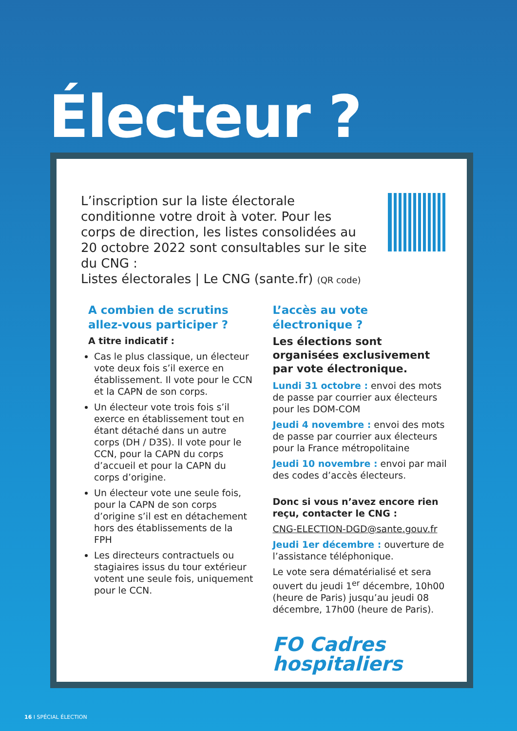Électeur ?
L’inscription sur la liste électorale conditionne votre droit à voter. Pour les corps de direction, les listes consolidées au 20 octobre 2022 sont consultables sur le site du CNG :
Listes électorales | Le CNG (sante.fr) (QR code)
A combien de scrutins allez-vous participer ?
A titre indicatif :
Cas le plus classique, un électeur vote deux fois s’il exerce en établissement. Il vote pour le CCN et la CAPN de son corps.
Un électeur vote trois fois s’il exerce en établissement tout en étant détaché dans un autre corps (DH / D3S). Il vote pour le CCN, pour la CAPN du corps d’accueil et pour la CAPN du corps d’origine.
Un électeur vote une seule fois, pour la CAPN de son corps d’origine s’il est en détachement hors des établissements de la FPH
Les directeurs contractuels ou stagiaires issus du tour extérieur votent une seule fois, uniquement pour le CCN.
L’accès au vote électronique ?
Les élections sont organisées exclusivement par vote électronique.
Lundi 31 octobre : envoi des mots de passe par courrier aux électeurs pour les DOM-COM
Jeudi 4 novembre : envoi des mots de passe par courrier aux électeurs pour la France métropolitaine
Jeudi 10 novembre : envoi par mail des codes d’accès électeurs.
Donc si vous n’avez encore rien reçu, contacter le CNG :
CNG-ELECTION-DGD@sante.gouv.fr
Jeudi 1er décembre : ouverture de l’assistance téléphonique.
Le vote sera dématérialisé et sera ouvert du jeudi 1<sup>er</sup> décembre, 10h00 (heure de Paris) jusqu’au jeudi 08 décembre, 17h00 (heure de Paris).
FO Cadres
hospitaliers
16 I SPÉCIAL ÉLECTION